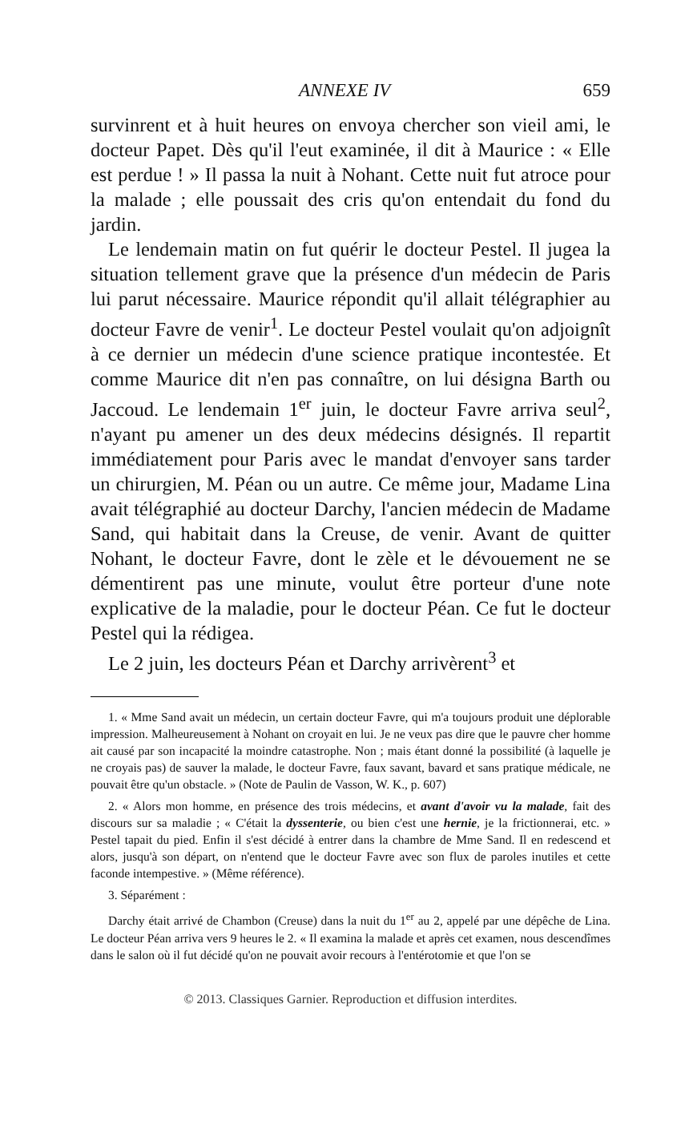ANNEXE IV 659
survinrent et à huit heures on envoya chercher son vieil ami, le docteur Papet. Dès qu'il l'eut examinée, il dit à Maurice : « Elle est perdue ! » Il passa la nuit à Nohant. Cette nuit fut atroce pour la malade ; elle poussait des cris qu'on entendait du fond du jardin.
Le lendemain matin on fut quérir le docteur Pestel. Il jugea la situation tellement grave que la présence d'un médecin de Paris lui parut nécessaire. Maurice répondit qu'il allait télégraphier au docteur Favre de venir<sup>1</sup>. Le docteur Pestel voulait qu'on adjoignît à ce dernier un médecin d'une science pratique incontestée. Et comme Maurice dit n'en pas connaître, on lui désigna Barth ou Jaccoud. Le lendemain 1<sup>er</sup> juin, le docteur Favre arriva seul<sup>2</sup>, n'ayant pu amener un des deux médecins désignés. Il repartit immédiatement pour Paris avec le mandat d'envoyer sans tarder un chirurgien, M. Péan ou un autre. Ce même jour, Madame Lina avait télégraphié au docteur Darchy, l'ancien médecin de Madame Sand, qui habitait dans la Creuse, de venir. Avant de quitter Nohant, le docteur Favre, dont le zèle et le dévouement ne se démentirent pas une minute, voulut être porteur d'une note explicative de la maladie, pour le docteur Péan. Ce fut le docteur Pestel qui la rédigea.
Le 2 juin, les docteurs Péan et Darchy arrivèrent<sup>3</sup> et
1. « Mme Sand avait un médecin, un certain docteur Favre, qui m'a toujours produit une déplorable impression. Malheureusement à Nohant on croyait en lui. Je ne veux pas dire que le pauvre cher homme ait causé par son incapacité la moindre catastrophe. Non ; mais étant donné la possibilité (à laquelle je ne croyais pas) de sauver la malade, le docteur Favre, faux savant, bavard et sans pratique médicale, ne pouvait être qu'un obstacle. » (Note de Paulin de Vasson, W. K., p. 607)
2. « Alors mon homme, en présence des trois médecins, et avant d'avoir vu la malade, fait des discours sur sa maladie ; « C'était la dyssenterie, ou bien c'est une hernie, je la frictionnerai, etc. » Pestel tapait du pied. Enfin il s'est décidé à entrer dans la chambre de Mme Sand. Il en redescend et alors, jusqu'à son départ, on n'entend que le docteur Favre avec son flux de paroles inutiles et cette faconde intempestive. » (Même référence).
3. Séparément :
Darchy était arrivé de Chambon (Creuse) dans la nuit du 1<sup>er</sup> au 2, appelé par une dépêche de Lina. Le docteur Péan arriva vers 9 heures le 2. « Il examina la malade et après cet examen, nous descendîmes dans le salon où il fut décidé qu'on ne pouvait avoir recours à l'entérotomie et que l'on se
© 2013. Classiques Garnier. Reproduction et diffusion interdites.